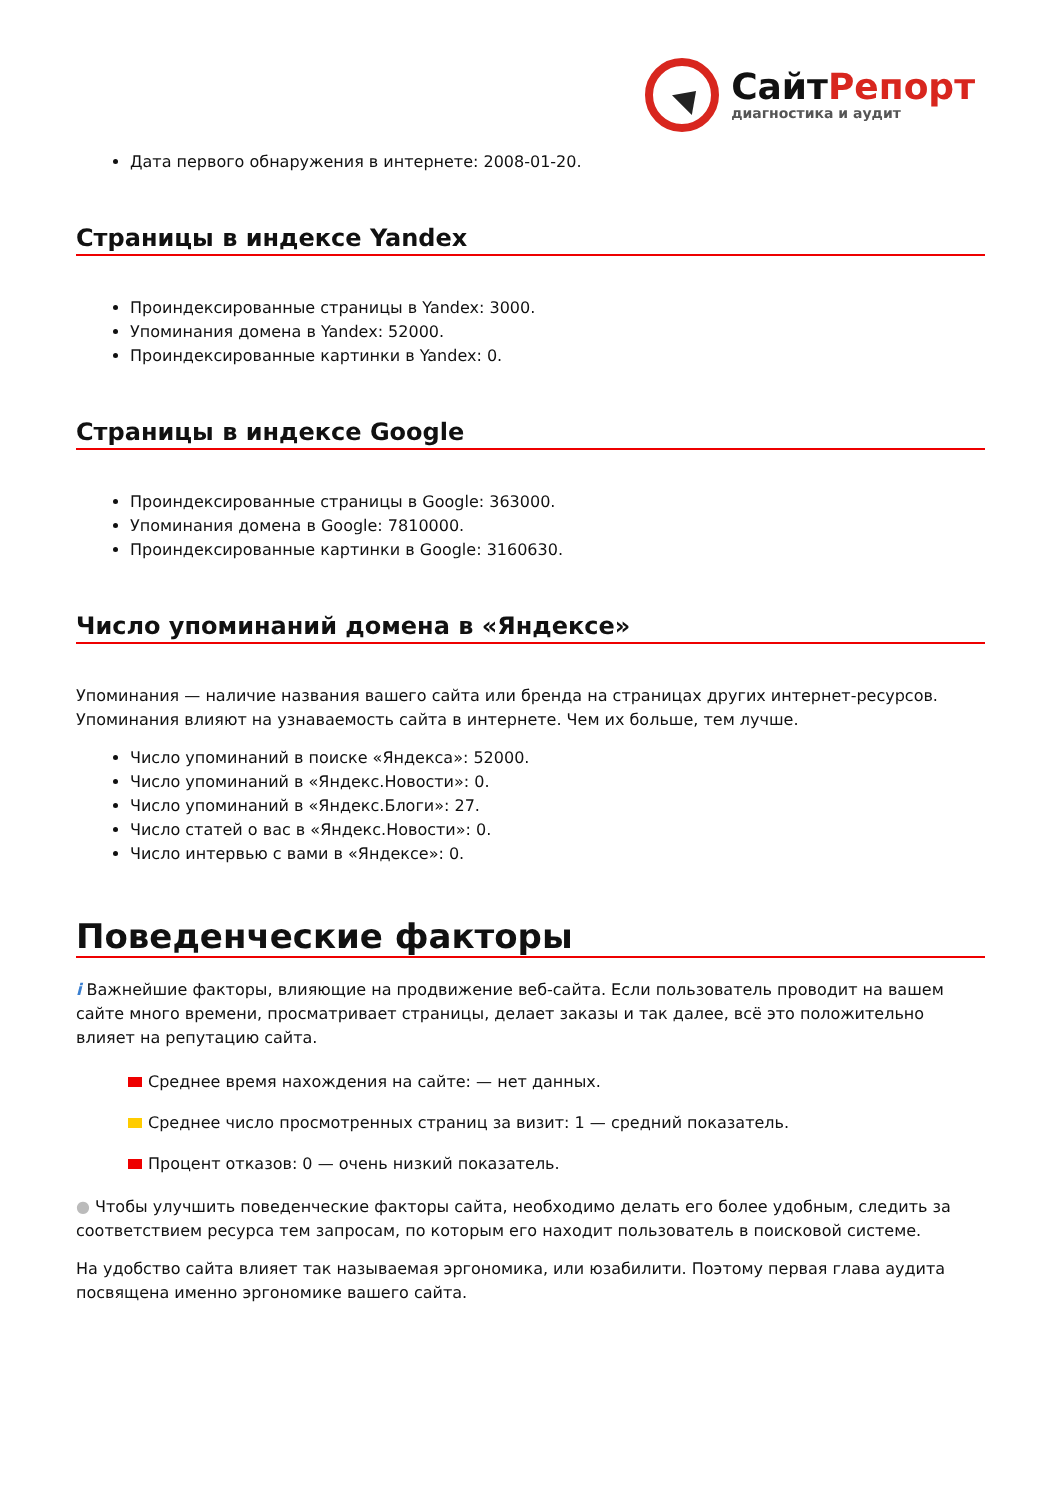СайтРепорт
диагностика и аудит
Дата первого обнаружения в интернете: 2008-01-20.
Страницы в индексе Yandex
Проиндексированные страницы в Yandex: 3000.
Упоминания домена в Yandex: 52000.
Проиндексированные картинки в Yandex: 0.
Страницы в индексе Google
Проиндексированные страницы в Google: 363000.
Упоминания домена в Google: 7810000.
Проиндексированные картинки в Google: 3160630.
Число упоминаний домена в «Яндексе»
Упоминания — наличие названия вашего сайта или бренда на страницах других интернет-ресурсов. Упоминания влияют на узнаваемость сайта в интернете. Чем их больше, тем лучше.
Число упоминаний в поиске «Яндекса»: 52000.
Число упоминаний в «Яндекс.Новости»: 0.
Число упоминаний в «Яндекс.Блоги»: 27.
Число статей о вас в «Яндекс.Новости»: 0.
Число интервью с вами в «Яндексе»: 0.
Поведенческие факторы
i Важнейшие факторы, влияющие на продвижение веб-сайта. Если пользователь проводит на вашем сайте много времени, просматривает страницы, делает заказы и так далее, всё это положительно влияет на репутацию сайта.
Среднее время нахождения на сайте: — нет данных.
Среднее число просмотренных страниц за визит: 1 — средний показатель.
Процент отказов: 0 — очень низкий показатель.
● Чтобы улучшить поведенческие факторы сайта, необходимо делать его более удобным, следить за соответствием ресурса тем запросам, по которым его находит пользователь в поисковой системе.
На удобство сайта влияет так называемая эргономика, или юзабилити. Поэтому первая глава аудита посвящена именно эргономике вашего сайта.